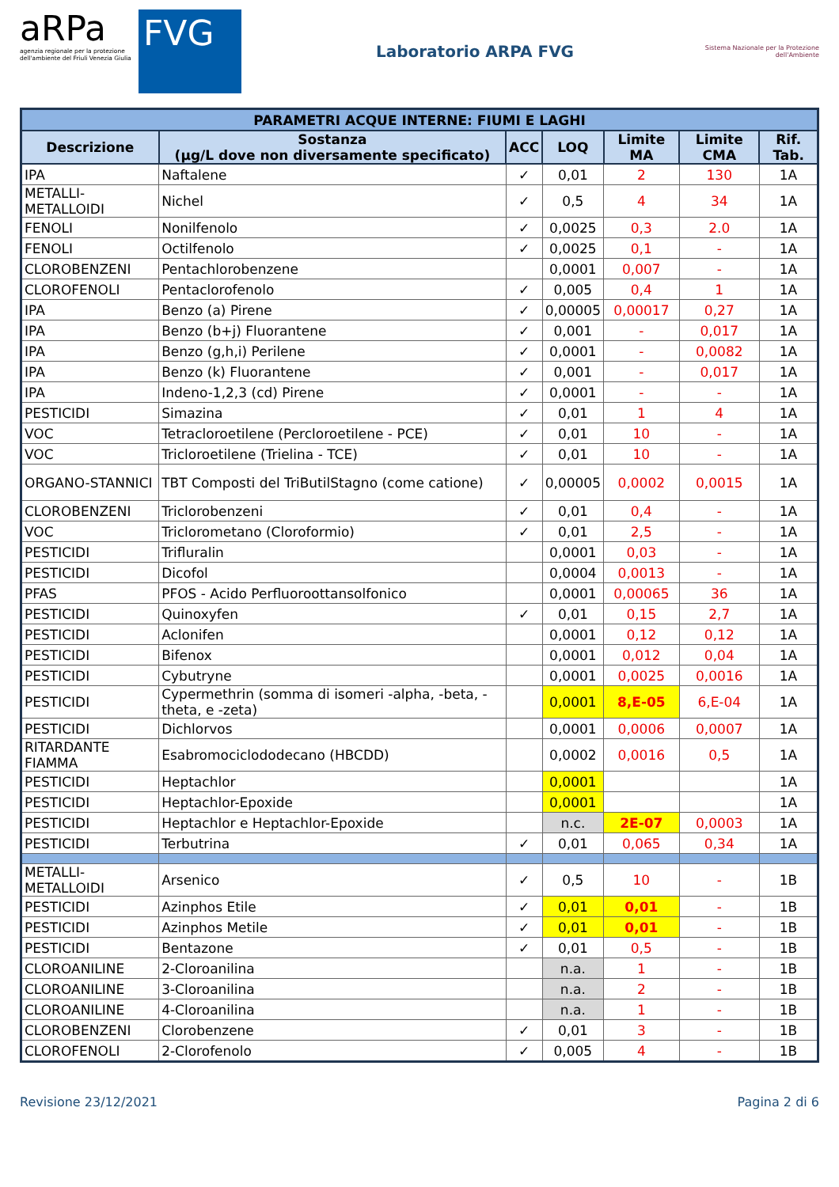aRPa
agenzia regionale per la protezione dell'ambiente del Friuli Venezia Giulia
FVG
Laboratorio ARPA FVG
Sistema Nazionale per la Protezione dell'Ambiente
| PARAMETRI ACQUE INTERNE: FIUMI E LAGHI | | | | | | |
| --- | --- | --- | --- | --- | --- | --- |
| Descrizione | Sostanza (µg/L dove non diversamente specificato) | ACC | LOQ | Limite MA | Limite CMA | Rif. Tab. |
| IPA | Naftalene | ✓ | 0,01 | 2 | 130 | 1A |
| METALLI-METALLOIDI | Nichel | ✓ | 0,5 | 4 | 34 | 1A |
| FENOLI | Nonilfenolo | ✓ | 0,0025 | 0,3 | 2.0 | 1A |
| FENOLI | Octilfenolo | ✓ | 0,0025 | 0,1 | - | 1A |
| CLOROBENZENI | Pentachlorobenzene | | 0,0001 | 0,007 | - | 1A |
| CLOROFENOLI | Pentaclorofenolo | ✓ | 0,005 | 0,4 | 1 | 1A |
| IPA | Benzo (a) Pirene | ✓ | 0,00005 | 0,00017 | 0,27 | 1A |
| IPA | Benzo (b+j) Fluorantene | ✓ | 0,001 | - | 0,017 | 1A |
| IPA | Benzo (g,h,i) Perilene | ✓ | 0,0001 | - | 0,0082 | 1A |
| IPA | Benzo (k) Fluorantene | ✓ | 0,001 | - | 0,017 | 1A |
| IPA | Indeno-1,2,3 (cd) Pirene | ✓ | 0,0001 | - | - | 1A |
| PESTICIDI | Simazina | ✓ | 0,01 | 1 | 4 | 1A |
| VOC | Tetracloroetilene (Percloroetilene - PCE) | ✓ | 0,01 | 10 | - | 1A |
| VOC | Tricloroetilene (Trielina - TCE) | ✓ | 0,01 | 10 | - | 1A |
| ORGANO-STANNICI | TBT Composti del TriButilStagno (come catione) | ✓ | 0,00005 | 0,0002 | 0,0015 | 1A |
| CLOROBENZENI | Triclorobenzeni | ✓ | 0,01 | 0,4 | - | 1A |
| VOC | Triclorometano (Cloroformio) | ✓ | 0,01 | 2,5 | - | 1A |
| PESTICIDI | Trifluralin | | 0,0001 | 0,03 | - | 1A |
| PESTICIDI | Dicofol | | 0,0004 | 0,0013 | - | 1A |
| PFAS | PFOS - Acido Perfluoroottansolfonico | | 0,0001 | 0,00065 | 36 | 1A |
| PESTICIDI | Quinoxyfen | ✓ | 0,01 | 0,15 | 2,7 | 1A |
| PESTICIDI | Aclonifen | | 0,0001 | 0,12 | 0,12 | 1A |
| PESTICIDI | Bifenox | | 0,0001 | 0,012 | 0,04 | 1A |
| PESTICIDI | Cybutryne | | 0,0001 | 0,0025 | 0,0016 | 1A |
| PESTICIDI | Cypermethrin (somma di isomeri -alpha, -beta, -theta, e -zeta) | | 0,0001 | 8,E-05 | 6,E-04 | 1A |
| PESTICIDI | Dichlorvos | | 0,0001 | 0,0006 | 0,0007 | 1A |
| RITARDANTE FIAMMA | Esabromociclododecano (HBCDD) | | 0,0002 | 0,0016 | 0,5 | 1A |
| PESTICIDI | Heptachlor | | 0,0001 | | | 1A |
| PESTICIDI | Heptachlor-Epoxide | | 0,0001 | | | 1A |
| PESTICIDI | Heptachlor e Heptachlor-Epoxide | | n.c. | 2E-07 | 0,0003 | 1A |
| PESTICIDI | Terbutrina | ✓ | 0,01 | 0,065 | 0,34 | 1A |
| METALLI-METALLOIDI | Arsenico | ✓ | 0,5 | 10 | - | 1B |
| PESTICIDI | Azinphos Etile | ✓ | 0,01 | 0,01 | - | 1B |
| PESTICIDI | Azinphos Metile | ✓ | 0,01 | 0,01 | - | 1B |
| PESTICIDI | Bentazone | ✓ | 0,01 | 0,5 | - | 1B |
| CLOROANILINE | 2-Cloroanilina | | n.a. | 1 | - | 1B |
| CLOROANILINE | 3-Cloroanilina | | n.a. | 2 | - | 1B |
| CLOROANILINE | 4-Cloroanilina | | n.a. | 1 | - | 1B |
| CLOROBENZENI | Clorobenzene | ✓ | 0,01 | 3 | - | 1B |
| CLOROFENOLI | 2-Clorofenolo | ✓ | 0,005 | 4 | - | 1B |
Revisione 23/12/2021 Pagina 2 di 6